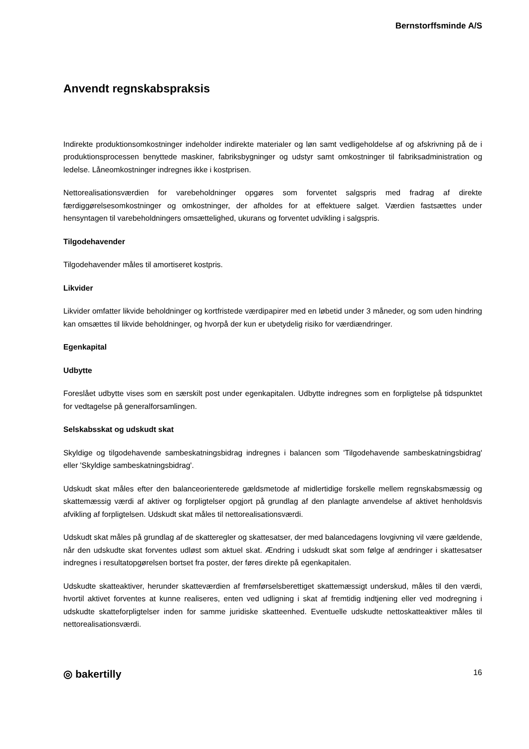Bernstorffsminde A/S
Anvendt regnskabspraksis
Indirekte produktionsomkostninger indeholder indirekte materialer og løn samt vedligeholdelse af og afskrivning på de i produktionsprocessen benyttede maskiner, fabriksbygninger og udstyr samt omkostninger til fabriksadministration og ledelse. Låneomkostninger indregnes ikke i kostprisen.
Nettorealisationsværdien for varebeholdninger opgøres som forventet salgspris med fradrag af direkte færdiggørelsesomkostninger og omkostninger, der afholdes for at effektuere salget. Værdien fastsættes under hensyntagen til varebeholdningers omsættelighed, ukurans og forventet udvikling i salgspris.
Tilgodehavender
Tilgodehavender måles til amortiseret kostpris.
Likvider
Likvider omfatter likvide beholdninger og kortfristede værdipapirer med en løbetid under 3 måneder, og som uden hindring kan omsættes til likvide beholdninger, og hvorpå der kun er ubetydelig risiko for værdiændringer.
Egenkapital
Udbytte
Foreslået udbytte vises som en særskilt post under egenkapitalen. Udbytte indregnes som en forpligtelse på tidspunktet for vedtagelse på generalforsamlingen.
Selskabsskat og udskudt skat
Skyldige og tilgodehavende sambeskatningsbidrag indregnes i balancen som 'Tilgodehavende sambeskatningsbidrag' eller 'Skyldige sambeskatningsbidrag'.
Udskudt skat måles efter den balanceorienterede gældsmetode af midlertidige forskelle mellem regnskabsmæssig og skattemæssig værdi af aktiver og forpligtelser opgjort på grundlag af den planlagte anvendelse af aktivet henholdsvis afvikling af forpligtelsen. Udskudt skat måles til nettorealisationsværdi.
Udskudt skat måles på grundlag af de skatteregler og skattesatser, der med balancedagens lovgivning vil være gældende, når den udskudte skat forventes udløst som aktuel skat. Ændring i udskudt skat som følge af ændringer i skattesatser indregnes i resultatopgørelsen bortset fra poster, der føres direkte på egenkapitalen.
Udskudte skatteaktiver, herunder skatteværdien af fremførselsberettiget skattemæssigt underskud, måles til den værdi, hvortil aktivet forventes at kunne realiseres, enten ved udligning i skat af fremtidig indtjening eller ved modregning i udskudte skatteforpligtelser inden for samme juridiske skatteenhed. Eventuelle udskudte nettoskatteaktiver måles til nettorealisationsværdi.
◎ bakertilly 16